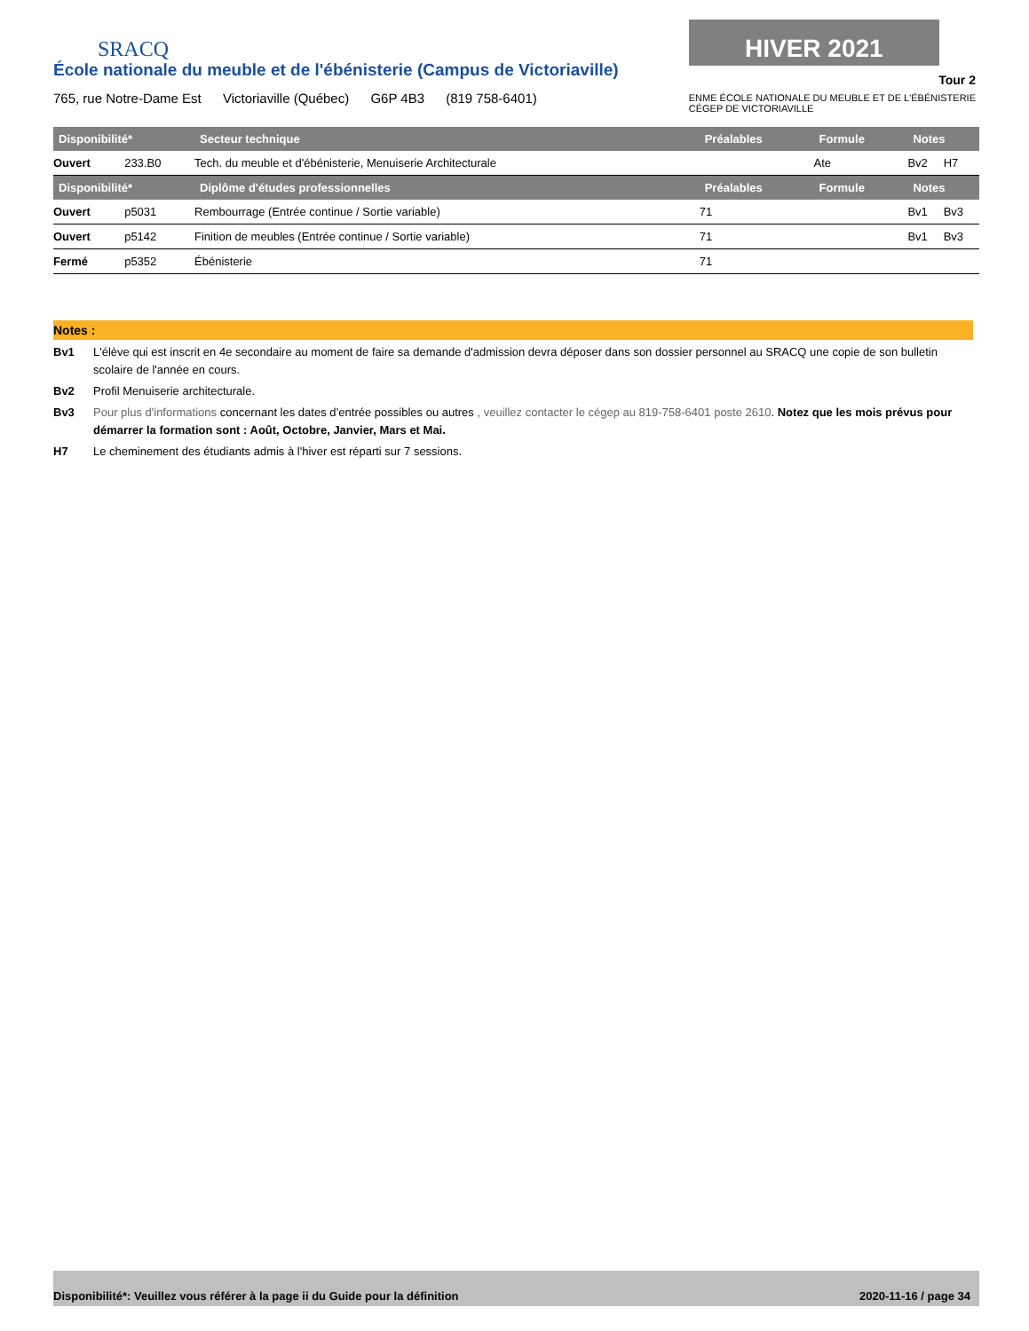SRACQ
HIVER 2021
Tour 2
ENME ÉCOLE NATIONALE DU MEUBLE ET DE L'ÉBÉNISTERIE
CÉGEP DE VICTORIAVILLE
École nationale du meuble et de l'ébénisterie (Campus de Victoriaville)
765, rue Notre-Dame Est Victoriaville (Québec) G6P 4B3 (819 758-6401)
| Disponibilité* | | Secteur technique | Préalables | Formule | Notes | |
| --- | --- | --- | --- | --- | --- | --- |
| Ouvert | 233.B0 | Tech. du meuble et d'ébénisterie, Menuiserie Architecturale | | Ate | Bv2 | H7 |
| Disponibilité* | | Diplôme d'études professionnelles | Préalables | Formule | Notes | |
| Ouvert | p5031 | Rembourrage (Entrée continue / Sortie variable) | 71 | | Bv1 | Bv3 |
| Ouvert | p5142 | Finition de meubles (Entrée continue / Sortie variable) | 71 | | Bv1 | Bv3 |
| Fermé | p5352 | Ébénisterie | 71 | | | |
Notes :
Bv1 L'élève qui est inscrit en 4e secondaire au moment de faire sa demande d'admission devra déposer dans son dossier personnel au SRACQ une copie de son bulletin scolaire de l'année en cours.
Bv2 Profil Menuiserie architecturale.
Bv3 Pour plus d'informations concernant les dates d’entrée possibles ou autres , veuillez contacter le cégep au 819-758-6401 poste 2610. Notez que les mois prévus pour démarrer la formation sont : Août, Octobre, Janvier, Mars et Mai.
H7 Le cheminement des étudiants admis à l'hiver est réparti sur 7 sessions.
Disponibilité*: Veuillez vous référer à la page ii du Guide pour la définition 2020-11-16 / page 34